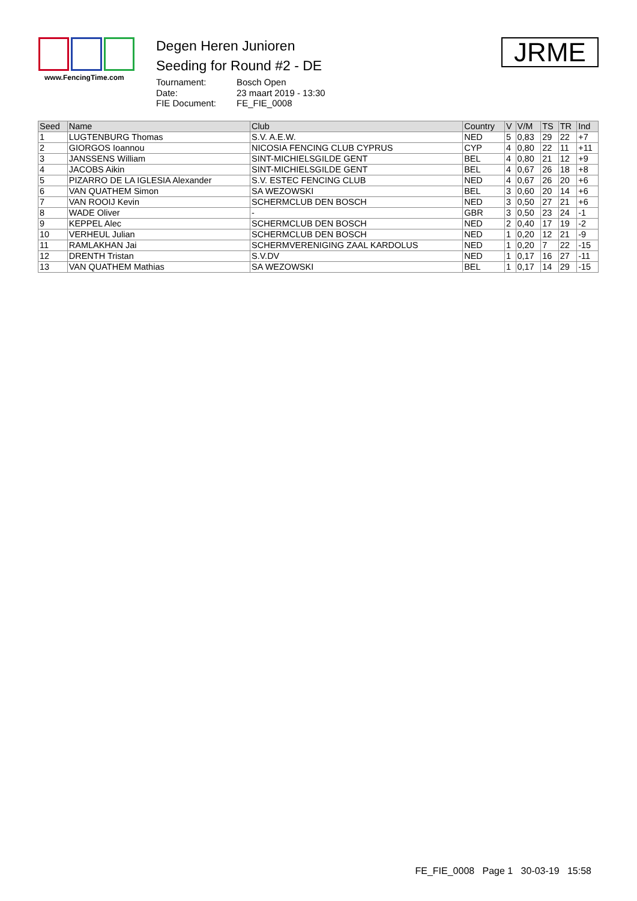www.FencingTime.com
Degen Heren Junioren
Seeding for Round #2 - DE
Tournament: Bosch Open Date: 23 maart 2019 - 13:30 FIE Document: FE_FIE_0008
JRME
| Seed | Name | Club | Country | V | V/M | TS | TR | Ind |
| --- | --- | --- | --- | --- | --- | --- | --- | --- |
| 1 | LUGTENBURG Thomas | S.V. A.E.W. | NED | 5 | 0,83 | 29 | 22 | +7 |
| 2 | GIORGOS Ioannou | NICOSIA FENCING CLUB CYPRUS | CYP | 4 | 0,80 | 22 | 11 | +11 |
| 3 | JANSSENS William | SINT-MICHIELSGILDE GENT | BEL | 4 | 0,80 | 21 | 12 | +9 |
| 4 | JACOBS Aikin | SINT-MICHIELSGILDE GENT | BEL | 4 | 0,67 | 26 | 18 | +8 |
| 5 | PIZARRO DE LA IGLESIA Alexander | S.V. ESTEC FENCING CLUB | NED | 4 | 0,67 | 26 | 20 | +6 |
| 6 | VAN QUATHEM Simon | SA WEZOWSKI | BEL | 3 | 0,60 | 20 | 14 | +6 |
| 7 | VAN ROOIJ Kevin | SCHERMCLUB DEN BOSCH | NED | 3 | 0,50 | 27 | 21 | +6 |
| 8 | WADE Oliver | - | GBR | 3 | 0,50 | 23 | 24 | -1 |
| 9 | KEPPEL Alec | SCHERMCLUB DEN BOSCH | NED | 2 | 0,40 | 17 | 19 | -2 |
| 10 | VERHEUL Julian | SCHERMCLUB DEN BOSCH | NED | 1 | 0,20 | 12 | 21 | -9 |
| 11 | RAMLAKHAN Jai | SCHERMVERENIGING ZAAL KARDOLUS | NED | 1 | 0,20 | 7 | 22 | -15 |
| 12 | DRENTH Tristan | S.V.DV | NED | 1 | 0,17 | 16 | 27 | -11 |
| 13 | VAN QUATHEM Mathias | SA WEZOWSKI | BEL | 1 | 0,17 | 14 | 29 | -15 |
FE_FIE_0008 Page 1 30-03-19 15:58